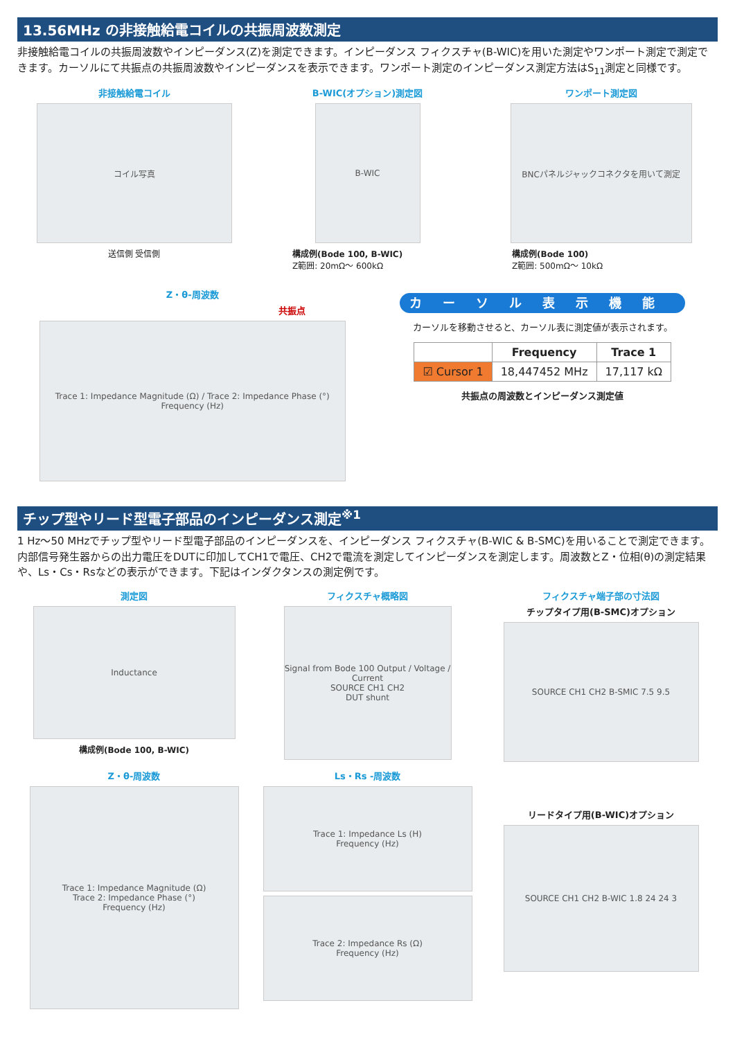13.56MHz の非接触給電コイルの共振周波数測定
非接触給電コイルの共振周波数やインピーダンス(Z)を測定できます。インピーダンス フィクスチャ(B-WIC)を用いた測定やワンポート測定で測定できます。カーソルにて共振点の共振周波数やインピーダンスを表示できます。ワンポート測定のインピーダンス測定方法はS<sub>11</sub>測定と同様です。
非接触給電コイル
コイル写真
送信側 受信側
B-WIC(オプション)測定図
B-WIC
構成例(Bode 100, B-WIC)
Z範囲: 20mΩ〜 600kΩ
ワンポート測定図
BNCパネルジャックコネクタを用いて測定
構成例(Bode 100)
Z範囲: 500mΩ〜 10kΩ
Z・θ-周波数
共振点
Trace 1: Impedance Magnitude (Ω) / Trace 2: Impedance Phase (°)
Frequency (Hz)
カーソル表示機能
カーソルを移動させると、カーソル表に測定値が表示されます。
| | Frequency | Trace 1 |
| --- | --- | --- |
| ☑ Cursor 1 | 18,447452 MHz | 17,117 kΩ |
共振点の周波数とインピーダンス測定値
チップ型やリード型電子部品のインピーダンス測定<sup>※1</sup>
1 Hz〜50 MHzでチップ型やリード型電子部品のインピーダンスを、インピーダンス フィクスチャ(B-WIC & B-SMC)を用いることで測定できます。内部信号発生器からの出力電圧をDUTに印加してCH1で電圧、CH2で電流を測定してインピーダンスを測定します。周波数とZ・位相(θ)の測定結果や、Ls・Cs・Rsなどの表示ができます。下記はインダクタンスの測定例です。
測定図
Inductance
構成例(Bode 100, B-WIC)
フィクスチャ概略図
Signal from Bode 100 Output / Voltage / Current
SOURCE CH1 CH2
DUT shunt
フィクスチャ端子部の寸法図
チップタイプ用(B-SMC)オプション
SOURCE CH1 CH2 B-SMIC 7.5 9.5
Z・θ-周波数
Trace 1: Impedance Magnitude (Ω)
Trace 2: Impedance Phase (°)
Frequency (Hz)
Ls・Rs -周波数
Trace 1: Impedance Ls (H)
Frequency (Hz)
Trace 2: Impedance Rs (Ω)
Frequency (Hz)
リードタイプ用(B-WIC)オプション
SOURCE CH1 CH2 B-WIC 1.8 24 24 3